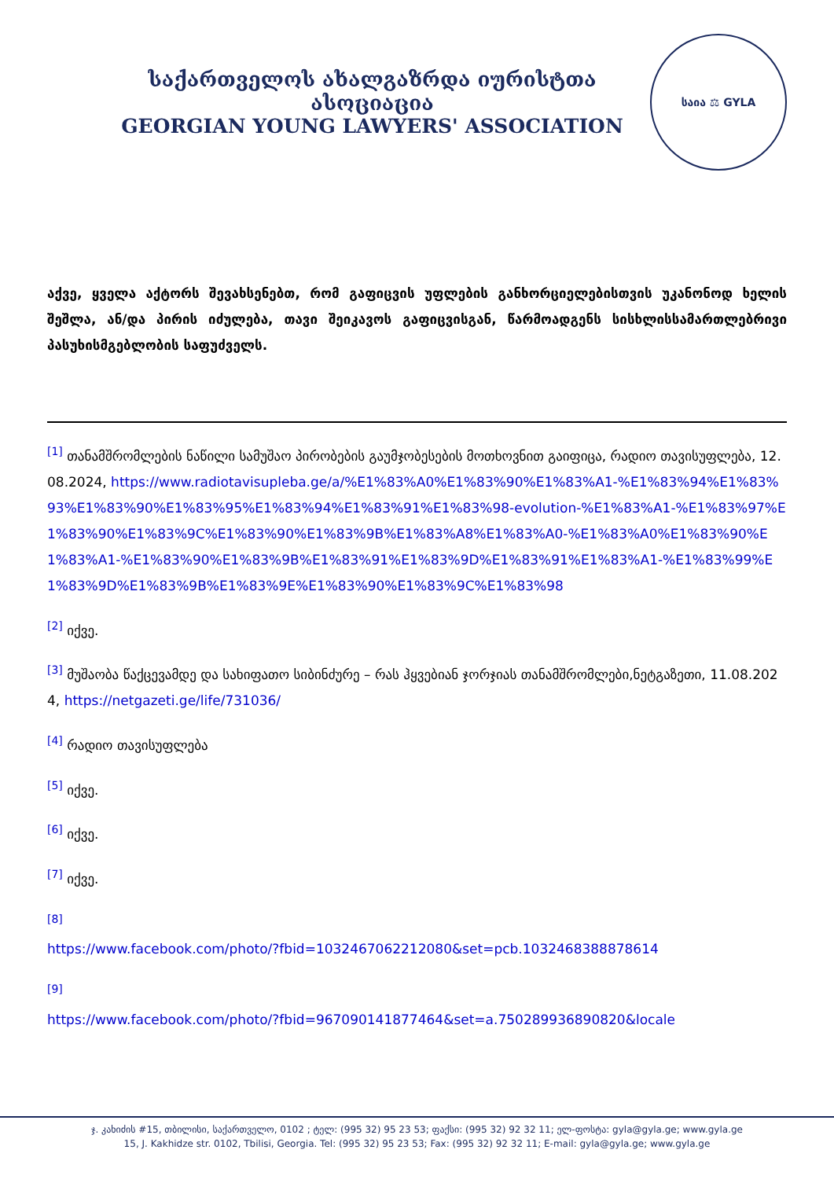საქართველოს ახალგაზრდა იურისტთა ასოციაცია
GEORGIAN YOUNG LAWYERS' ASSOCIATION
საია ⚖ GYLA
აქვე, ყველა აქტორს შევახსენებთ, რომ გაფიცვის უფლების განხორციელებისთვის უკანონოდ ხელის შეშლა, ან/და პირის იძულება, თავი შეიკავოს გაფიცვისგან, წარმოადგენს სისხლისსამართლებრივი პასუხისმგებლობის საფუძველს.
<sup>[1]</sup> თანამშრომლების ნაწილი სამუშაო პირობების გაუმჯობესების მოთხოვნით გაიფიცა, რადიო თავისუფლება, 12.08.2024, https://www.radiotavisupleba.ge/a/%E1%83%A0%E1%83%90%E1%83%A1-%E1%83%94%E1%83%93%E1%83%90%E1%83%95%E1%83%94%E1%83%91%E1%83%98-evolution-%E1%83%A1-%E1%83%97%E1%83%90%E1%83%9C%E1%83%90%E1%83%9B%E1%83%A8%E1%83%A0-%E1%83%A0%E1%83%90%E1%83%A1-%E1%83%90%E1%83%9B%E1%83%91%E1%83%9D%E1%83%91%E1%83%A1-%E1%83%99%E1%83%9D%E1%83%9B%E1%83%9E%E1%83%90%E1%83%9C%E1%83%98
<sup>[2]</sup> იქვე.
<sup>[3]</sup> მუშაობა წაქცევამდე და სახიფათო სიბინძურე – რას ჰყვებიან ჯორჯიას თანამშრომლები,ნეტგაზეთი, 11.08.2024, https://netgazeti.ge/life/731036/
<sup>[4]</sup> რადიო თავისუფლება
<sup>[5]</sup> იქვე.
<sup>[6]</sup> იქვე.
<sup>[7]</sup> იქვე.
<sup>[8]</sup>
https://www.facebook.com/photo/?fbid=1032467062212080&set=pcb.1032468388878614
<sup>[9]</sup>
https://www.facebook.com/photo/?fbid=967090141877464&set=a.750289936890820&locale
ჯ. კახიძის #15, თბილისი, საქართველო, 0102 ; ტელ: (995 32) 95 23 53; ფაქსი: (995 32) 92 32 11; ელ-ფოსტა: gyla@gyla.ge; www.gyla.ge
15, J. Kakhidze str. 0102, Tbilisi, Georgia. Tel: (995 32) 95 23 53; Fax: (995 32) 92 32 11; E-mail: gyla@gyla.ge; www.gyla.ge